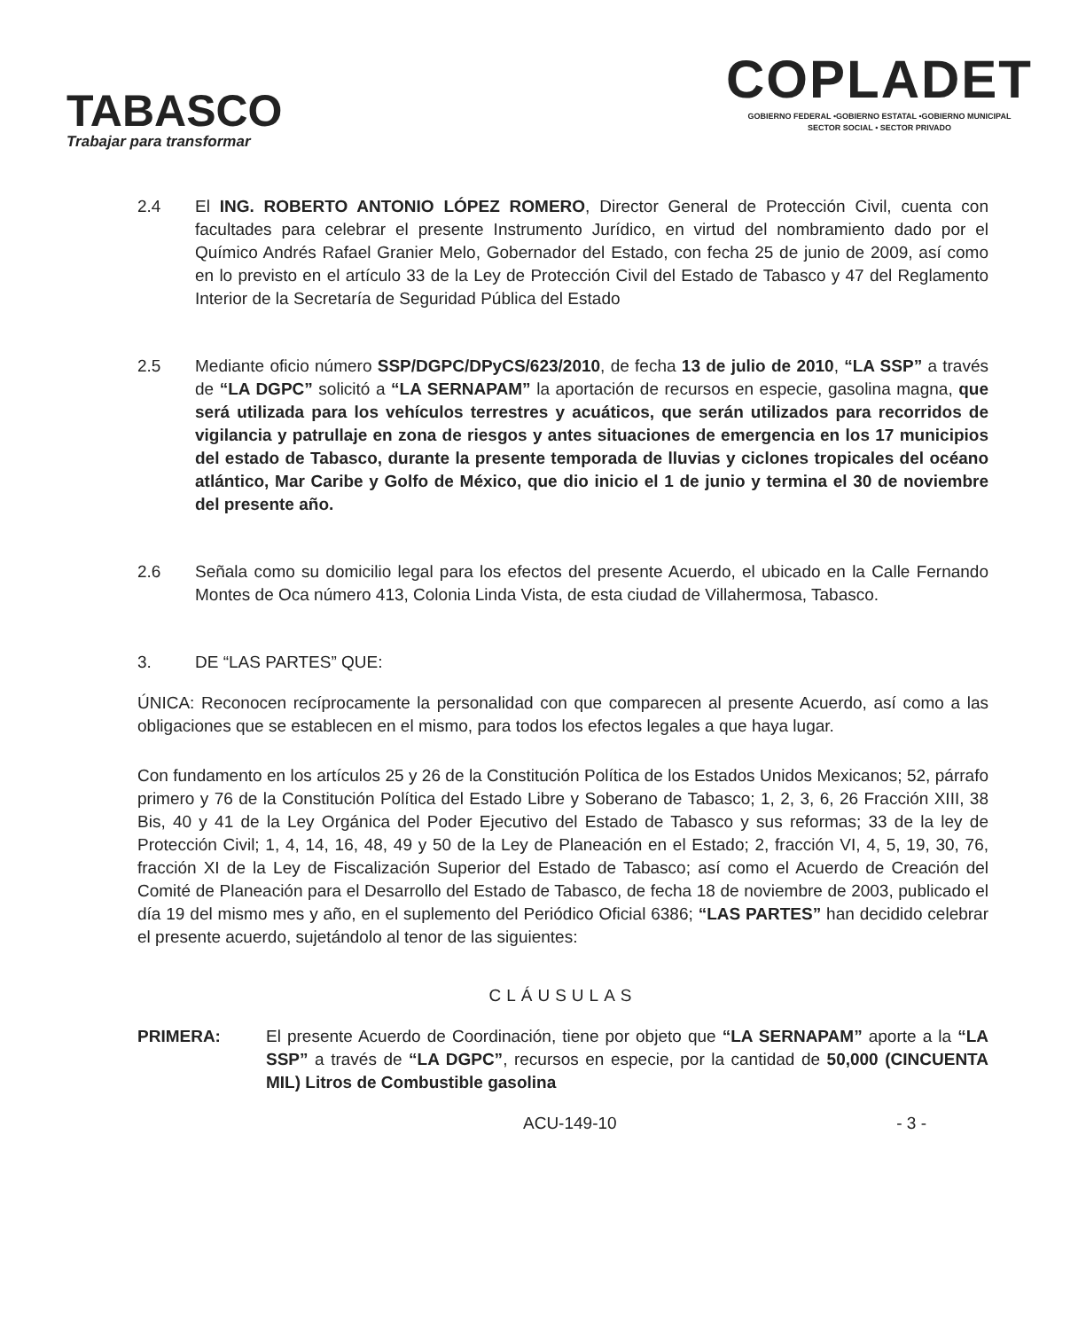TABASCO
Trabajar para transformar
COPLADET
GOBIERNO FEDERAL •GOBIERNO ESTATAL •GOBIERNO MUNICIPAL
SECTOR SOCIAL • SECTOR PRIVADO
2.4 El ING. ROBERTO ANTONIO LÓPEZ ROMERO, Director General de Protección Civil, cuenta con facultades para celebrar el presente Instrumento Jurídico, en virtud del nombramiento dado por el Químico Andrés Rafael Granier Melo, Gobernador del Estado, con fecha 25 de junio de 2009, así como en lo previsto en el artículo 33 de la Ley de Protección Civil del Estado de Tabasco y 47 del Reglamento Interior de la Secretaría de Seguridad Pública del Estado
2.5 Mediante oficio número SSP/DGPC/DPyCS/623/2010, de fecha 13 de julio de 2010, “LA SSP” a través de “LA DGPC” solicitó a “LA SERNAPAM” la aportación de recursos en especie, gasolina magna, que será utilizada para los vehículos terrestres y acuáticos, que serán utilizados para recorridos de vigilancia y patrullaje en zona de riesgos y antes situaciones de emergencia en los 17 municipios del estado de Tabasco, durante la presente temporada de lluvias y ciclones tropicales del océano atlántico, Mar Caribe y Golfo de México, que dio inicio el 1 de junio y termina el 30 de noviembre del presente año.
2.6 Señala como su domicilio legal para los efectos del presente Acuerdo, el ubicado en la Calle Fernando Montes de Oca número 413, Colonia Linda Vista, de esta ciudad de Villahermosa, Tabasco.
3. DE “LAS PARTES” QUE:
ÚNICA: Reconocen recíprocamente la personalidad con que comparecen al presente Acuerdo, así como a las obligaciones que se establecen en el mismo, para todos los efectos legales a que haya lugar.
Con fundamento en los artículos 25 y 26 de la Constitución Política de los Estados Unidos Mexicanos; 52, párrafo primero y 76 de la Constitución Política del Estado Libre y Soberano de Tabasco; 1, 2, 3, 6, 26 Fracción XIII, 38 Bis, 40 y 41 de la Ley Orgánica del Poder Ejecutivo del Estado de Tabasco y sus reformas; 33 de la ley de Protección Civil; 1, 4, 14, 16, 48, 49 y 50 de la Ley de Planeación en el Estado; 2, fracción VI, 4, 5, 19, 30, 76, fracción XI de la Ley de Fiscalización Superior del Estado de Tabasco; así como el Acuerdo de Creación del Comité de Planeación para el Desarrollo del Estado de Tabasco, de fecha 18 de noviembre de 2003, publicado el día 19 del mismo mes y año, en el suplemento del Periódico Oficial 6386; “LAS PARTES” han decidido celebrar el presente acuerdo, sujetándolo al tenor de las siguientes:
CLÁUSULAS
PRIMERA: El presente Acuerdo de Coordinación, tiene por objeto que “LA SERNAPAM” aporte a la “LA SSP” a través de “LA DGPC”, recursos en especie, por la cantidad de 50,000 (CINCUENTA MIL) Litros de Combustible gasolina
ACU-149-10 - 3 -